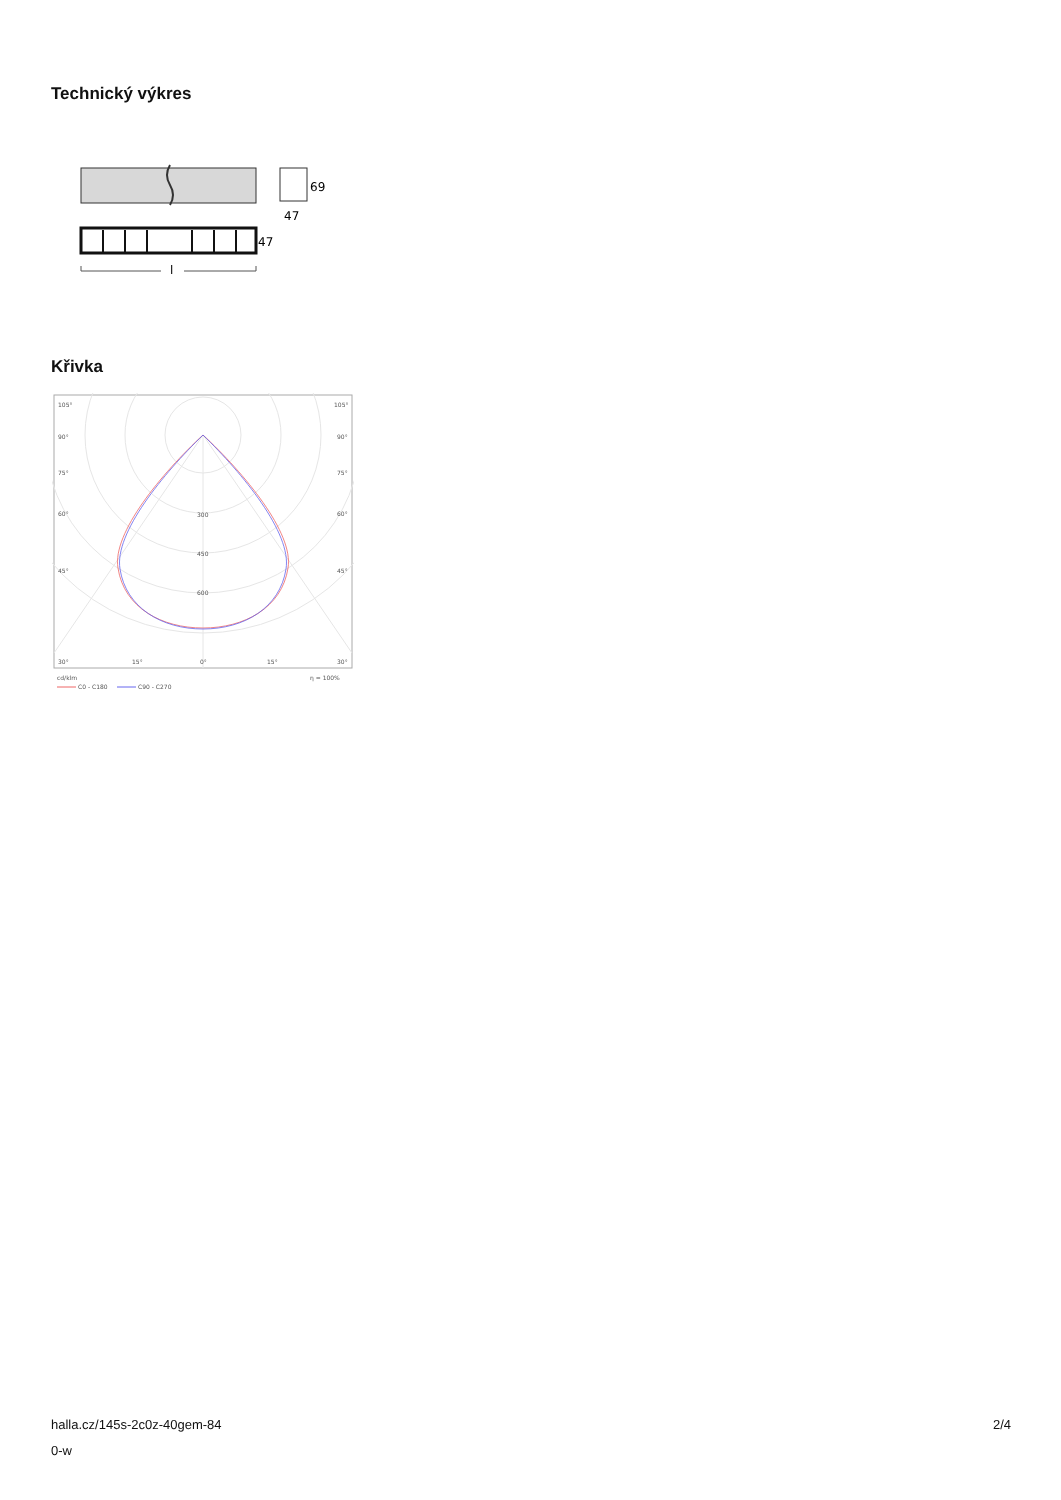Technický výkres
69
47
47
l
Křivka
105°
105°
90°
90°
75°
75°
60°
60°
45°
45°
300
450
600
30°
15°
0°
15°
30°
cd/klm
η = 100%
C0 - C180
C90 - C270
halla.cz/145s-2c0z-40gem-84
0-w
2/4